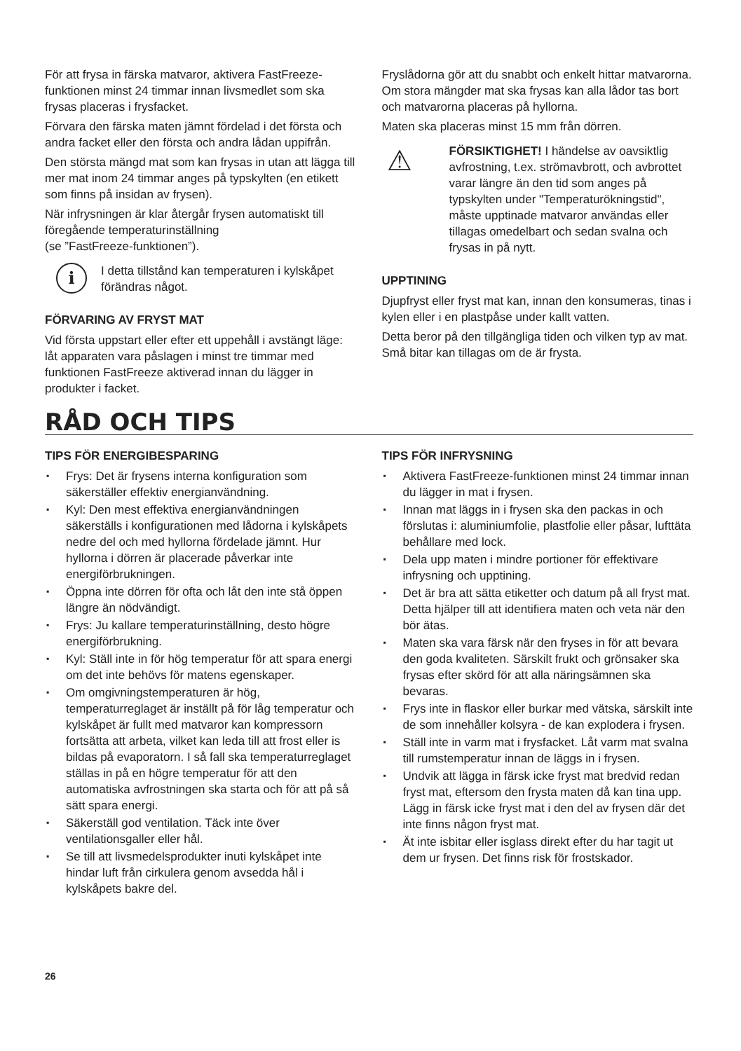För att frysa in färska matvaror, aktivera FastFreeze-funktionen minst 24 timmar innan livsmedlet som ska frysas placeras i frysfacket.
Förvara den färska maten jämnt fördelad i det första och andra facket eller den första och andra lådan uppifrån.
Den största mängd mat som kan frysas in utan att lägga till mer mat inom 24 timmar anges på typskylten (en etikett som finns på insidan av frysen).
När infrysningen är klar återgår frysen automatiskt till föregående temperaturinställning
(se ”FastFreeze-funktionen”).
i
I detta tillstånd kan temperaturen i kylskåpet förändras något.
FÖRVARING AV FRYST MAT
Vid första uppstart eller efter ett uppehåll i avstängt läge: låt apparaten vara påslagen i minst tre timmar med funktionen FastFreeze aktiverad innan du lägger in produkter i facket.
Fryslådorna gör att du snabbt och enkelt hittar matvarorna. Om stora mängder mat ska frysas kan alla lådor tas bort och matvarorna placeras på hyllorna.
Maten ska placeras minst 15 mm från dörren.
⚠
FÖRSIKTIGHET! I händelse av oavsiktlig avfrostning, t.ex. strömavbrott, och avbrottet varar längre än den tid som anges på typskylten under "Temperaturökningstid", måste upptinade matvaror användas eller tillagas omedelbart och sedan svalna och frysas in på nytt.
UPPTINING
Djupfryst eller fryst mat kan, innan den konsumeras, tinas i kylen eller i en plastpåse under kallt vatten.
Detta beror på den tillgängliga tiden och vilken typ av mat. Små bitar kan tillagas om de är frysta.
RÅD OCH TIPS
TIPS FÖR ENERGIBESPARING
▪ Frys: Det är frysens interna konfiguration som säkerställer effektiv energianvändning.
▪ Kyl: Den mest effektiva energianvändningen säkerställs i konfigurationen med lådorna i kylskåpets nedre del och med hyllorna fördelade jämnt. Hur hyllorna i dörren är placerade påverkar inte energiförbrukningen.
▪ Öppna inte dörren för ofta och låt den inte stå öppen längre än nödvändigt.
▪ Frys: Ju kallare temperaturinställning, desto högre energiförbrukning.
▪ Kyl: Ställ inte in för hög temperatur för att spara energi om det inte behövs för matens egenskaper.
▪ Om omgivningstemperaturen är hög, temperaturreglaget är inställt på för låg temperatur och kylskåpet är fullt med matvaror kan kompressorn fortsätta att arbeta, vilket kan leda till att frost eller is bildas på evaporatorn. I så fall ska temperaturreglaget ställas in på en högre temperatur för att den automatiska avfrostningen ska starta och för att på så sätt spara energi.
▪ Säkerställ god ventilation. Täck inte över ventilationsgaller eller hål.
▪ Se till att livsmedelsprodukter inuti kylskåpet inte hindar luft från cirkulera genom avsedda hål i kylskåpets bakre del.
TIPS FÖR INFRYSNING
▪ Aktivera FastFreeze-funktionen minst 24 timmar innan du lägger in mat i frysen.
▪ Innan mat läggs in i frysen ska den packas in och förslutas i: aluminiumfolie, plastfolie eller påsar, lufttäta behållare med lock.
▪ Dela upp maten i mindre portioner för effektivare infrysning och upptining.
▪ Det är bra att sätta etiketter och datum på all fryst mat. Detta hjälper till att identifiera maten och veta när den bör ätas.
▪ Maten ska vara färsk när den fryses in för att bevara den goda kvaliteten. Särskilt frukt och grönsaker ska frysas efter skörd för att alla näringsämnen ska bevaras.
▪ Frys inte in flaskor eller burkar med vätska, särskilt inte de som innehåller kolsyra - de kan explodera i frysen.
▪ Ställ inte in varm mat i frysfacket. Låt varm mat svalna till rumstemperatur innan de läggs in i frysen.
▪ Undvik att lägga in färsk icke fryst mat bredvid redan fryst mat, eftersom den frysta maten då kan tina upp. Lägg in färsk icke fryst mat i den del av frysen där det inte finns någon fryst mat.
▪ Ät inte isbitar eller isglass direkt efter du har tagit ut dem ur frysen. Det finns risk för frostskador.
26